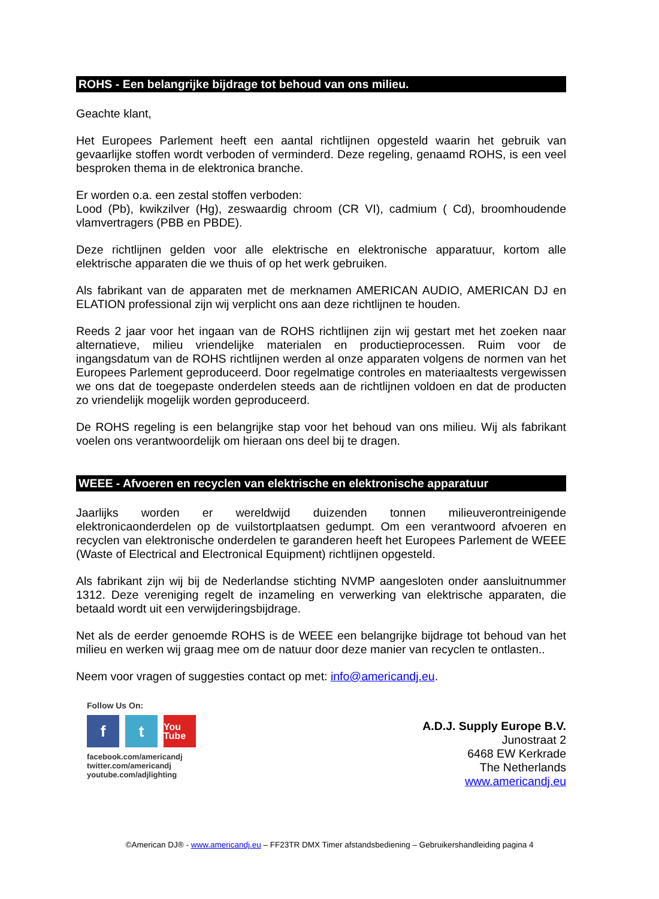ROHS - Een belangrijke bijdrage tot behoud van ons milieu.
Geachte klant,
Het Europees Parlement heeft een aantal richtlijnen opgesteld waarin het gebruik van gevaarlijke stoffen wordt verboden of verminderd. Deze regeling, genaamd ROHS, is een veel besproken thema in de elektronica branche.
Er worden o.a. een zestal stoffen verboden:
Lood (Pb), kwikzilver (Hg), zeswaardig chroom (CR VI), cadmium ( Cd), broomhoudende vlamvertragers (PBB en PBDE).
Deze richtlijnen gelden voor alle elektrische en elektronische apparatuur, kortom alle elektrische apparaten die we thuis of op het werk gebruiken.
Als fabrikant van de apparaten met de merknamen AMERICAN AUDIO, AMERICAN DJ en ELATION professional zijn wij verplicht ons aan deze richtlijnen te houden.
Reeds 2 jaar voor het ingaan van de ROHS richtlijnen zijn wij gestart met het zoeken naar alternatieve, milieu vriendelijke materialen en productieprocessen. Ruim voor de ingangsdatum van de ROHS richtlijnen werden al onze apparaten volgens de normen van het Europees Parlement geproduceerd. Door regelmatige controles en materiaaltests vergewissen we ons dat de toegepaste onderdelen steeds aan de richtlijnen voldoen en dat de producten zo vriendelijk mogelijk worden geproduceerd.
De ROHS regeling is een belangrijke stap voor het behoud van ons milieu. Wij als fabrikant voelen ons verantwoordelijk om hieraan ons deel bij te dragen.
WEEE - Afvoeren en recyclen van elektrische en elektronische apparatuur
Jaarlijks worden er wereldwijd duizenden tonnen milieuverontreinigende elektronicaonderdelen op de vuilstortplaatsen gedumpt. Om een verantwoord afvoeren en recyclen van elektronische onderdelen te garanderen heeft het Europees Parlement de WEEE (Waste of Electrical and Electronical Equipment) richtlijnen opgesteld.
Als fabrikant zijn wij bij de Nederlandse stichting NVMP aangesloten onder aansluitnummer 1312. Deze vereniging regelt de inzameling en verwerking van elektrische apparaten, die betaald wordt uit een verwijderingsbijdrage.
Net als de eerder genoemde ROHS is de WEEE een belangrijke bijdrage tot behoud van het milieu en werken wij graag mee om de natuur door deze manier van recyclen te ontlasten..
Neem voor vragen of suggesties contact op met: info@americandj.eu.
Follow Us On:
f t
You Tube
facebook.com/americandj
twitter.com/americandj
youtube.com/adjlighting
A.D.J. Supply Europe B.V.
Junostraat 2
6468 EW Kerkrade
The Netherlands
www.americandj.eu
©American DJ® - www.americandj.eu – FF23TR DMX Timer afstandsbediening – Gebruikershandleiding pagina 4